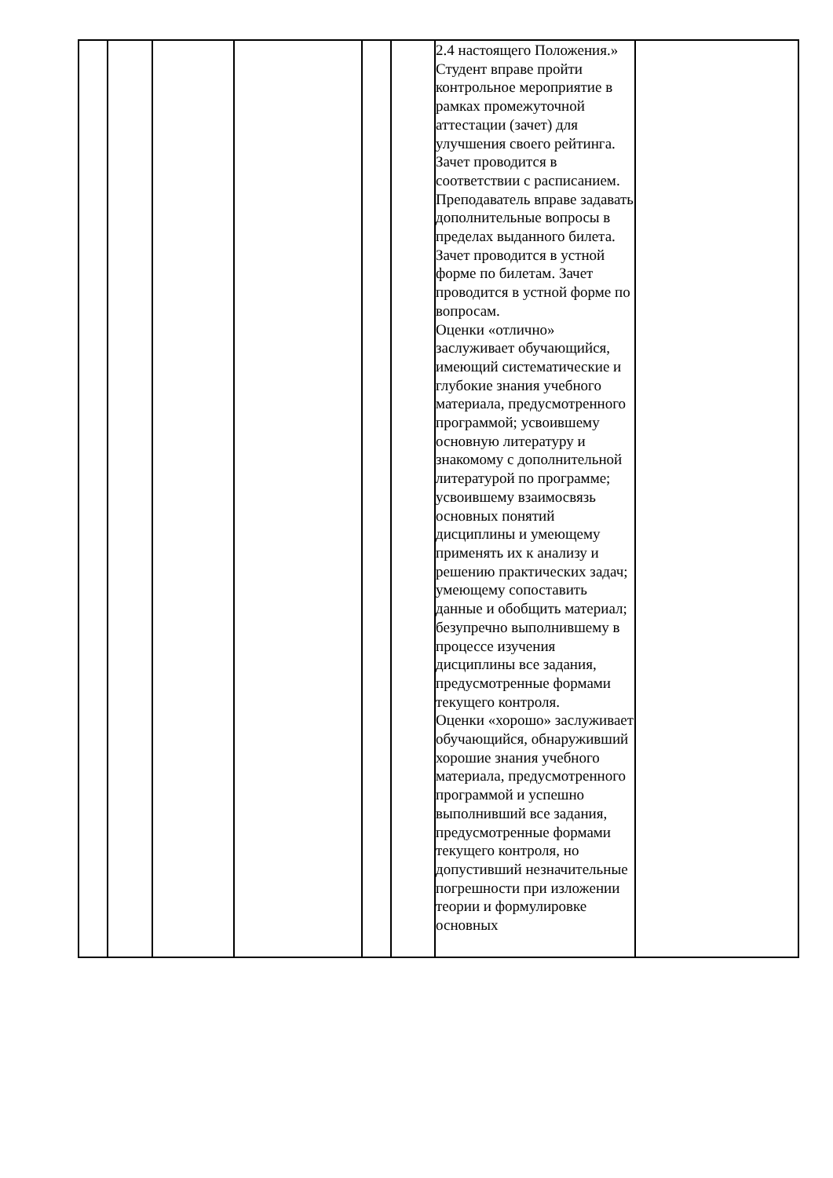| | | | | | | 2.4 настоящего Положения.» Студент вправе пройти контрольное мероприятие в рамках промежуточной аттестации (зачет) для улучшения своего рейтинга. Зачет проводится в соответствии с расписанием. Преподаватель вправе задавать дополнительные вопросы в пределах выданного билета. Зачет проводится в устной форме по билетам. Зачет проводится в устной форме по вопросам. Оценки «отлично» заслуживает обучающийся, имеющий систематические и глубокие знания учебного материала, предусмотренного программой; усвоившему основную литературу и знакомому с дополнительной литературой по программе; усвоившему взаимосвязь основных понятий дисциплины и умеющему применять их к анализу и решению практических задач; умеющему сопоставить данные и обобщить материал; безупречно выполнившему в процессе изучения дисциплины все задания, предусмотренные формами текущего контроля. Оценки «хорошо» заслуживает обучающийся, обнаруживший хорошие знания учебного материала, предусмотренного программой и успешно выполнивший все задания, предусмотренные формами текущего контроля, но допустивший незначительные погрешности при изложении теории и формулировке основных | |